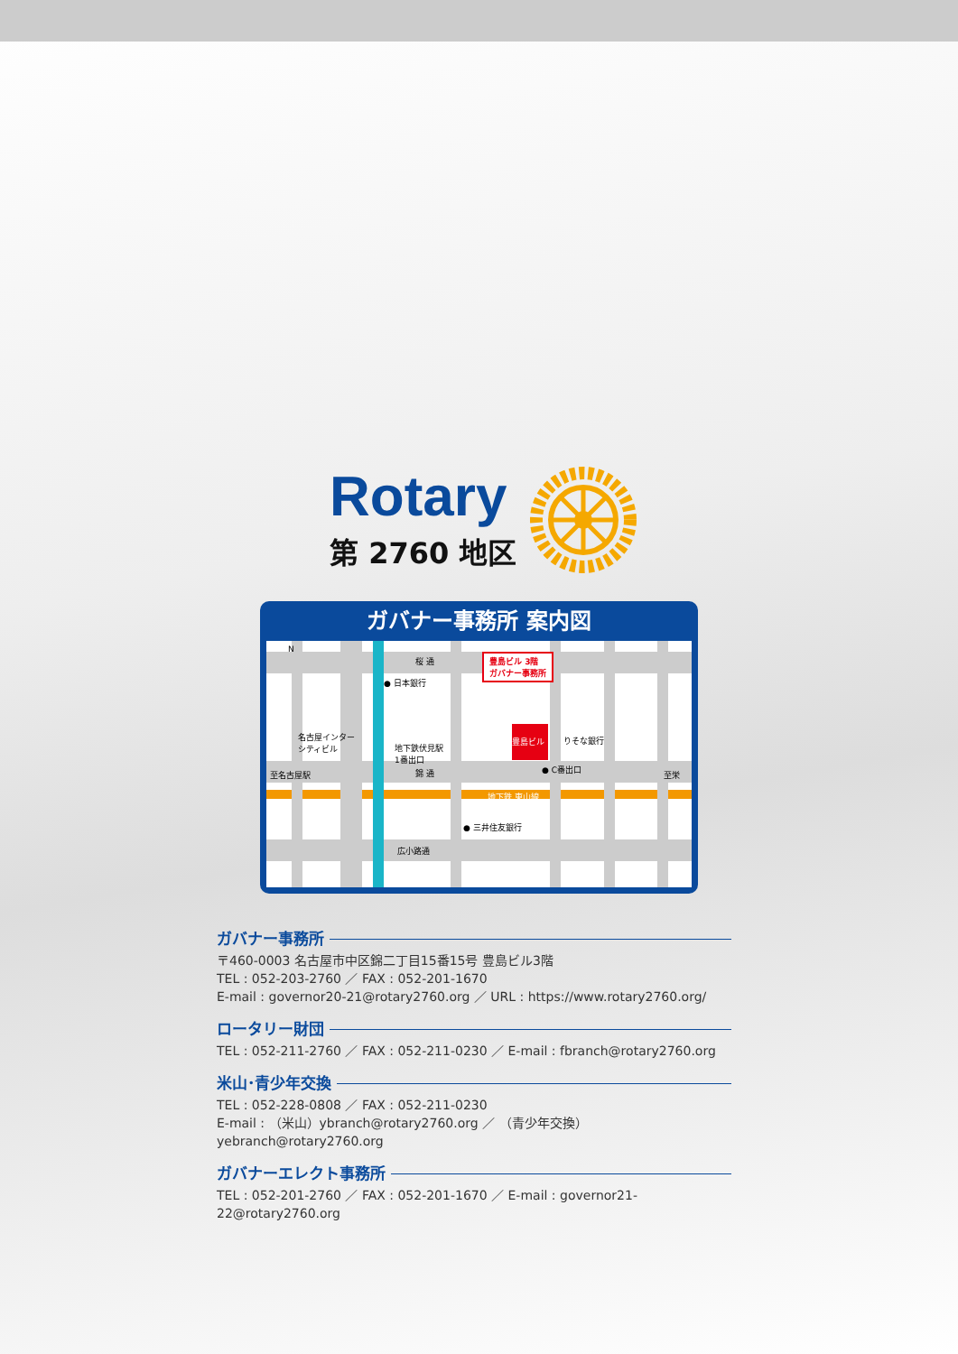Rotary
第 2760 地区
ガバナー事務所 案内図
桜 通
● 日本銀行
名古屋インター
シティビル 地下鉄伏見駅
1番出口
豊島ビル 3階
ガバナー事務所
豊島ビル
りそな銀行
● C番出口
至名古屋駅 錦 通 至栄
地下鉄 東山線
● 三井住友銀行
広小路通
N
ガバナー事務所
〒460-0003 名古屋市中区錦二丁目15番15号 豊島ビル3階
TEL : 052-203-2760 ／ FAX : 052-201-1670
E-mail : governor20-21@rotary2760.org ／ URL : https://www.rotary2760.org/
ロータリー財団
TEL : 052-211-2760 ／ FAX : 052-211-0230 ／ E-mail : fbranch@rotary2760.org
米山･青少年交換
TEL : 052-228-0808 ／ FAX : 052-211-0230
E-mail : （米山）ybranch@rotary2760.org ／ （青少年交換）yebranch@rotary2760.org
ガバナーエレクト事務所
TEL : 052-201-2760 ／ FAX : 052-201-1670 ／ E-mail : governor21-22@rotary2760.org